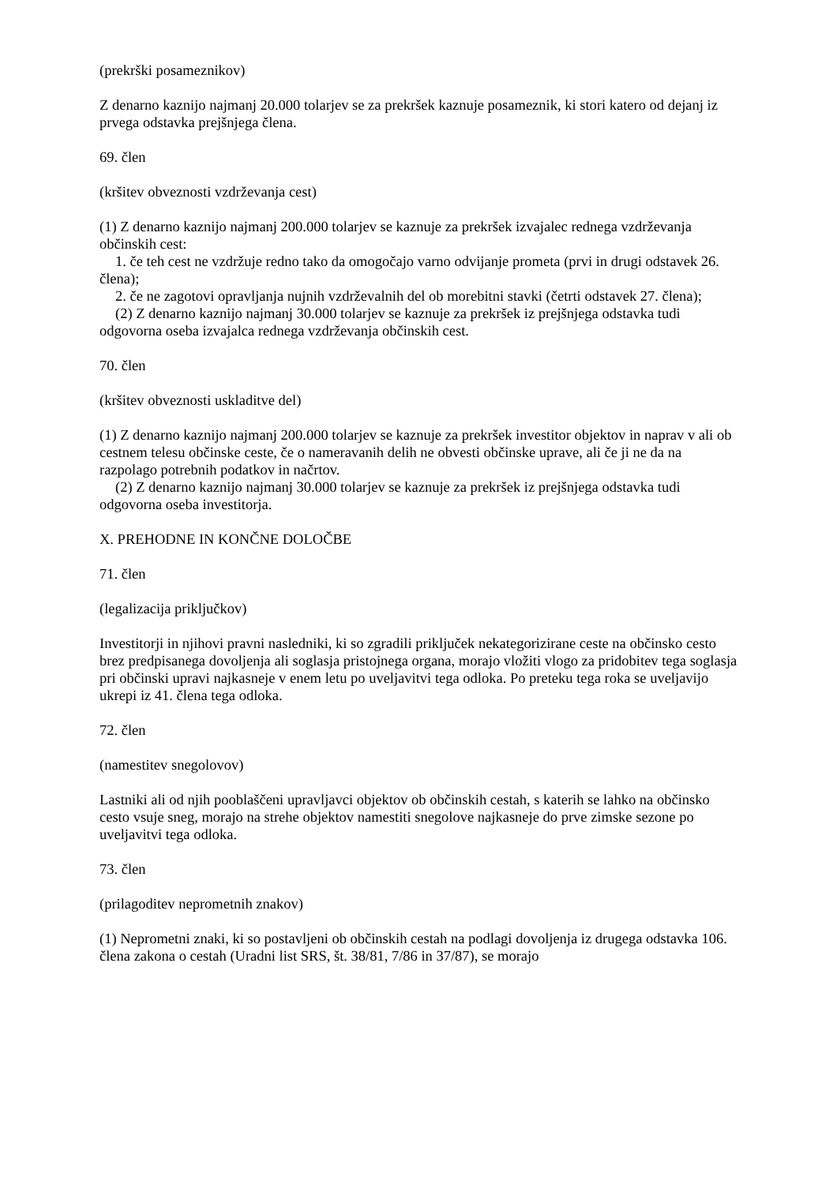(prekrški posameznikov)
Z denarno kaznijo najmanj 20.000 tolarjev se za prekršek kaznuje posameznik, ki stori katero od dejanj iz prvega odstavka prejšnjega člena.
69. člen
(kršitev obveznosti vzdrževanja cest)
(1) Z denarno kaznijo najmanj 200.000 tolarjev se kaznuje za prekršek izvajalec rednega vzdrževanja občinskih cest:
1. če teh cest ne vzdržuje redno tako da omogočajo varno odvijanje prometa (prvi in drugi odstavek 26. člena);
2. če ne zagotovi opravljanja nujnih vzdrževalnih del ob morebitni stavki (četrti odstavek 27. člena);
(2) Z denarno kaznijo najmanj 30.000 tolarjev se kaznuje za prekršek iz prejšnjega odstavka tudi odgovorna oseba izvajalca rednega vzdrževanja občinskih cest.
70. člen
(kršitev obveznosti uskladitve del)
(1) Z denarno kaznijo najmanj 200.000 tolarjev se kaznuje za prekršek investitor objektov in naprav v ali ob cestnem telesu občinske ceste, če o nameravanih delih ne obvesti občinske uprave, ali če ji ne da na razpolago potrebnih podatkov in načrtov.
(2) Z denarno kaznijo najmanj 30.000 tolarjev se kaznuje za prekršek iz prejšnjega odstavka tudi odgovorna oseba investitorja.
X. PREHODNE IN KONČNE DOLOČBE
71. člen
(legalizacija priključkov)
Investitorji in njihovi pravni nasledniki, ki so zgradili priključek nekategorizirane ceste na občinsko cesto brez predpisanega dovoljenja ali soglasja pristojnega organa, morajo vložiti vlogo za pridobitev tega soglasja pri občinski upravi najkasneje v enem letu po uveljavitvi tega odloka. Po preteku tega roka se uveljavijo ukrepi iz 41. člena tega odloka.
72. člen
(namestitev snegolovov)
Lastniki ali od njih pooblaščeni upravljavci objektov ob občinskih cestah, s katerih se lahko na občinsko cesto vsuje sneg, morajo na strehe objektov namestiti snegolove najkasneje do prve zimske sezone po uveljavitvi tega odloka.
73. člen
(prilagoditev neprometnih znakov)
(1) Neprometni znaki, ki so postavljeni ob občinskih cestah na podlagi dovoljenja iz drugega odstavka 106. člena zakona o cestah (Uradni list SRS, št. 38/81, 7/86 in 37/87), se morajo